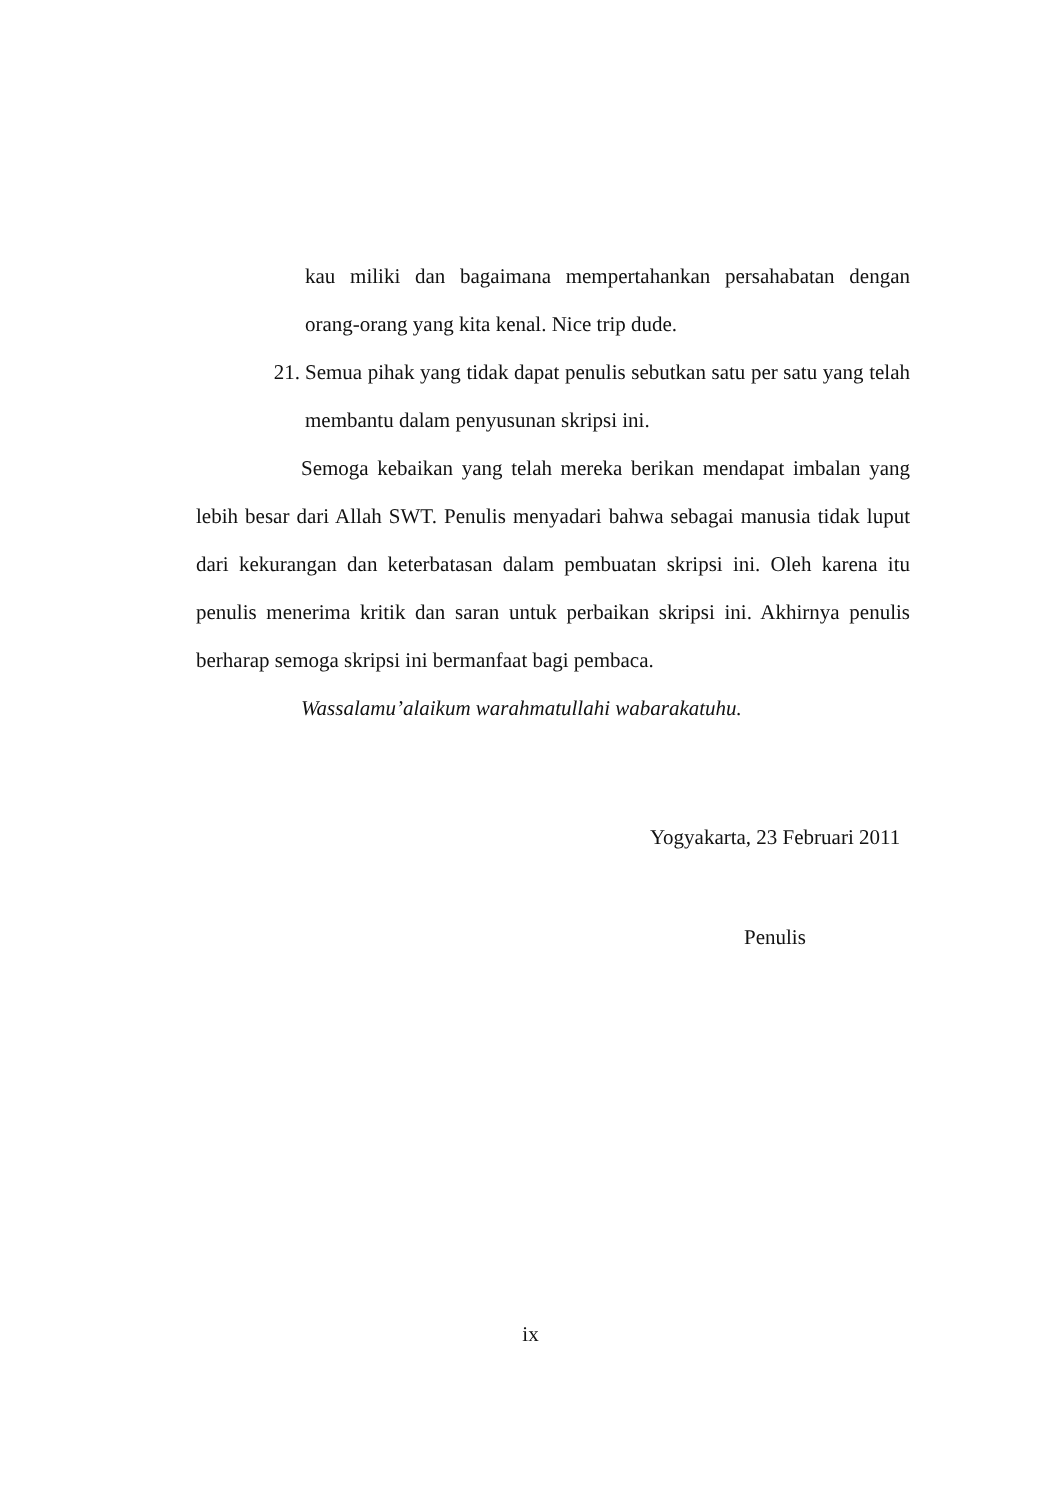kau miliki dan bagaimana mempertahankan persahabatan dengan orang-orang yang kita kenal. Nice trip dude.
21. Semua pihak yang tidak dapat penulis sebutkan satu per satu yang telah membantu dalam penyusunan skripsi ini.
Semoga kebaikan yang telah mereka berikan mendapat imbalan yang lebih besar dari Allah SWT. Penulis menyadari bahwa sebagai manusia tidak luput dari kekurangan dan keterbatasan dalam pembuatan skripsi ini. Oleh karena itu penulis menerima kritik dan saran untuk perbaikan skripsi ini. Akhirnya penulis berharap semoga skripsi ini bermanfaat bagi pembaca.
Wassalamu’alaikum warahmatullahi wabarakatuhu.
Yogyakarta, 23 Februari 2011
Penulis
ix